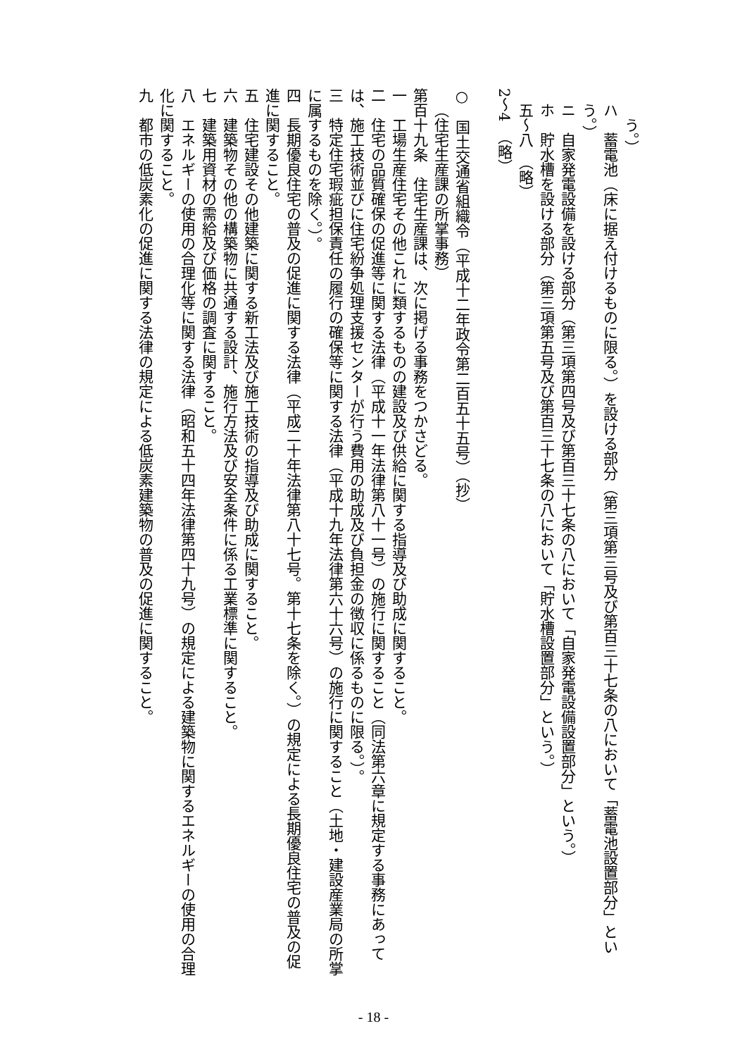う。）
ハ　蓄電池（床に据え付けるものに限る。）を設ける部分（第三項第三号及び第百三十七条の八において「蓄電池設置部分」という。）
ニ　自家発電設備を設ける部分（第三項第四号及び第百三十七条の八において「自家発電設備設置部分」という。）
ホ　貯水槽を設ける部分（第三項第五号及び第百三十七条の八において「貯水槽設置部分」という。）
五～八　（略）
2～4　（略）
○　国土交通省組織令（平成十二年政令第二百五十五号）（抄）
（住宅生産課の所掌事務）
第百十九条　住宅生産課は、次に掲げる事務をつかさどる。
一　工場生産住宅その他これに類するものの建設及び供給に関する指導及び助成に関すること。
二　住宅の品質確保の促進等に関する法律（平成十一年法律第八十一号）の施行に関すること（同法第六章に規定する事務にあっては、施工技術並びに住宅紛争処理支援センターが行う費用の助成及び負担金の徴収に係るものに限る。）。
三　特定住宅瑕疵担保責任の履行の確保等に関する法律（平成十九年法律第六十六号）の施行に関すること（土地・建設産業局の所掌に属するものを除く。）。
四　長期優良住宅の普及の促進に関する法律（平成二十年法律第八十七号。第十七条を除く。）の規定による長期優良住宅の普及の促進に関すること。
五　住宅建設その他建築に関する新工法及び施工技術の指導及び助成に関すること。
六　建築物その他の構築物に共通する設計、施行方法及び安全条件に係る工業標準に関すること。
七　建築用資材の需給及び価格の調査に関すること。
八　エネルギーの使用の合理化等に関する法律（昭和五十四年法律第四十九号）の規定による建築物に関するエネルギーの使用の合理化に関すること。
九　都市の低炭素化の促進に関する法律の規定による低炭素建築物の普及の促進に関すること。
- 18 -